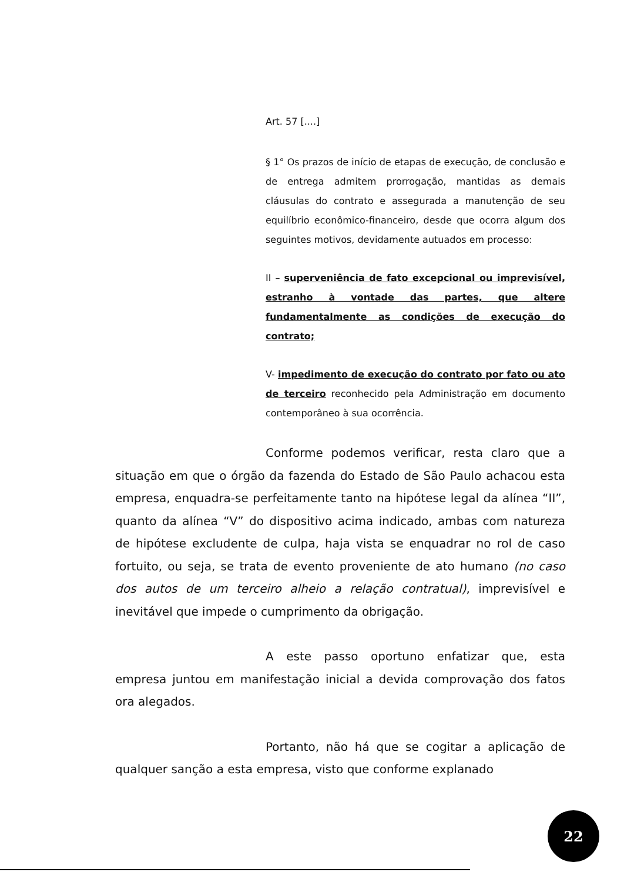Art. 57 [....]
§ 1° Os prazos de início de etapas de execução, de conclusão e de entrega admitem prorrogação, mantidas as demais cláusulas do contrato e assegurada a manutenção de seu equilíbrio econômico-financeiro, desde que ocorra algum dos seguintes motivos, devidamente autuados em processo:
II – superveniência de fato excepcional ou imprevisível, estranho à vontade das partes, que altere fundamentalmente as condições de execução do contrato;
V- impedimento de execução do contrato por fato ou ato de terceiro reconhecido pela Administração em documento contemporâneo à sua ocorrência.
Conforme podemos verificar, resta claro que a situação em que o órgão da fazenda do Estado de São Paulo achacou esta empresa, enquadra-se perfeitamente tanto na hipótese legal da alínea “II”, quanto da alínea “V” do dispositivo acima indicado, ambas com natureza de hipótese excludente de culpa, haja vista se enquadrar no rol de caso fortuito, ou seja, se trata de evento proveniente de ato humano (no caso dos autos de um terceiro alheio a relação contratual), imprevisível e inevitável que impede o cumprimento da obrigação.
A este passo oportuno enfatizar que, esta empresa juntou em manifestação inicial a devida comprovação dos fatos ora alegados.
Portanto, não há que se cogitar a aplicação de qualquer sanção a esta empresa, visto que conforme explanado
22